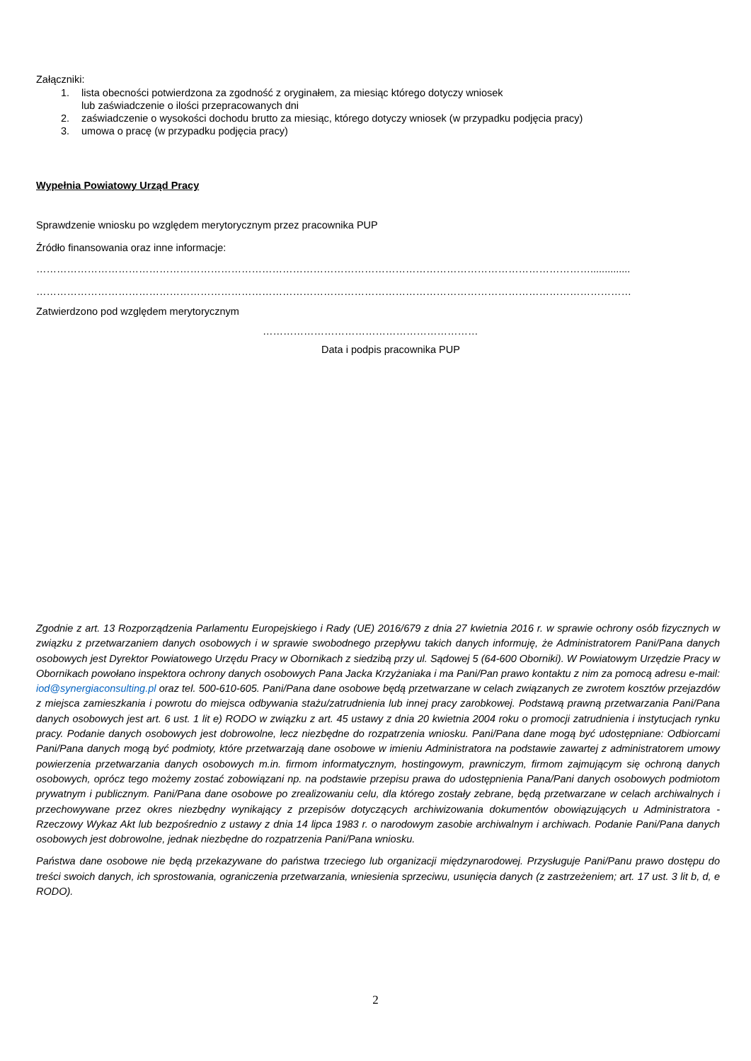Załączniki:
1. lista obecności potwierdzona za zgodność z oryginałem, za miesiąc którego dotyczy wniosek
lub zaświadczenie o ilości przepracowanych dni
2. zaświadczenie o wysokości dochodu brutto za miesiąc, którego dotyczy wniosek (w przypadku podjęcia pracy)
3. umowa o pracę (w przypadku podjęcia pracy)
Wypełnia Powiatowy Urząd Pracy
Sprawdzenie wniosku po względem merytorycznym przez pracownika PUP
Źródło finansowania oraz inne informacje:
………………………………………………………………………………………………………………………………………………..............
…………………………………………………………………………………………………………………………………………………………
Zatwierdzono pod względem merytorycznym
………………………………………………………
Data i podpis pracownika PUP
Zgodnie z art. 13 Rozporządzenia Parlamentu Europejskiego i Rady (UE) 2016/679 z dnia 27 kwietnia 2016 r. w sprawie ochrony osób fizycznych w związku z przetwarzaniem danych osobowych i w sprawie swobodnego przepływu takich danych informuję, że Administratorem Pani/Pana danych osobowych jest Dyrektor Powiatowego Urzędu Pracy w Obornikach z siedzibą przy ul. Sądowej 5 (64-600 Oborniki). W Powiatowym Urzędzie Pracy w Obornikach powołano inspektora ochrony danych osobowych Pana Jacka Krzyżaniaka i ma Pani/Pan prawo kontaktu z nim za pomocą adresu e-mail: iod@synergiaconsulting.pl oraz tel. 500-610-605. Pani/Pana dane osobowe będą przetwarzane w celach związanych ze zwrotem kosztów przejazdów z miejsca zamieszkania i powrotu do miejsca odbywania stażu/zatrudnienia lub innej pracy zarobkowej. Podstawą prawną przetwarzania Pani/Pana danych osobowych jest art. 6 ust. 1 lit e) RODO w związku z art. 45 ustawy z dnia 20 kwietnia 2004 roku o promocji zatrudnienia i instytucjach rynku pracy. Podanie danych osobowych jest dobrowolne, lecz niezbędne do rozpatrzenia wniosku. Pani/Pana dane mogą być udostępniane: Odbiorcami Pani/Pana danych mogą być podmioty, które przetwarzają dane osobowe w imieniu Administratora na podstawie zawartej z administratorem umowy powierzenia przetwarzania danych osobowych m.in. firmom informatycznym, hostingowym, prawniczym, firmom zajmującym się ochroną danych osobowych, oprócz tego możemy zostać zobowiązani np. na podstawie przepisu prawa do udostępnienia Pana/Pani danych osobowych podmiotom prywatnym i publicznym. Pani/Pana dane osobowe po zrealizowaniu celu, dla którego zostały zebrane, będą przetwarzane w celach archiwalnych i przechowywane przez okres niezbędny wynikający z przepisów dotyczących archiwizowania dokumentów obowiązujących u Administratora - Rzeczowy Wykaz Akt lub bezpośrednio z ustawy z dnia 14 lipca 1983 r. o narodowym zasobie archiwalnym i archiwach. Podanie Pani/Pana danych osobowych jest dobrowolne, jednak niezbędne do rozpatrzenia Pani/Pana wniosku.
Państwa dane osobowe nie będą przekazywane do państwa trzeciego lub organizacji międzynarodowej. Przysługuje Pani/Panu prawo dostępu do treści swoich danych, ich sprostowania, ograniczenia przetwarzania, wniesienia sprzeciwu, usunięcia danych (z zastrzeżeniem; art. 17 ust. 3 lit b, d, e RODO).
2